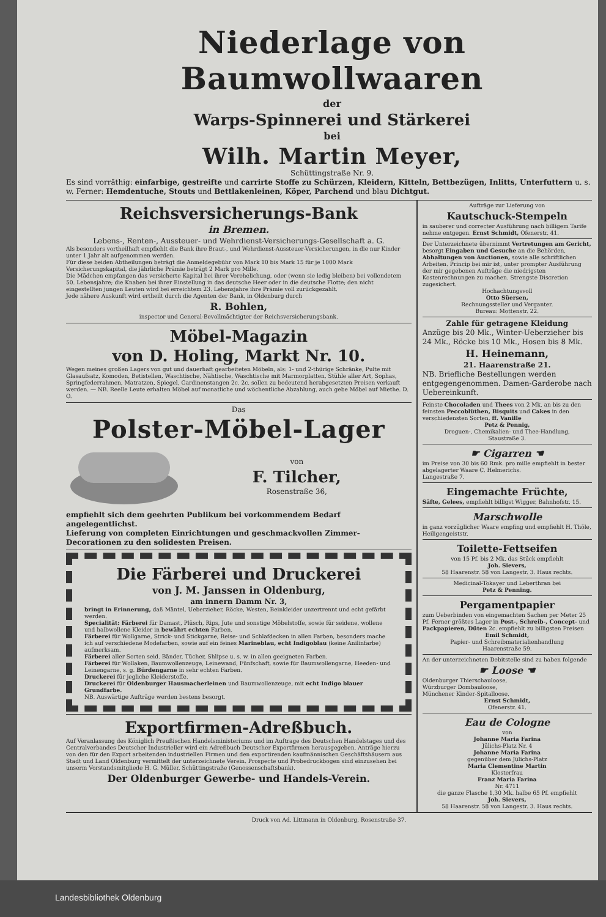Niederlage von Baumwollwaaren
der
Warps-Spinnerei und Stärkerei
bei
Wilh. Martin Meyer,
Schüttingstraße Nr. 9.
Es sind vorräthig: einfarbige, gestreifte und carrirte Stoffe zu Schürzen, Kleidern, Kitteln, Bettbezügen, Inlitts, Unterfuttern u. s. w. Ferner: Hemdentuche, Stouts und Bettlakenleinen, Köper, Parchend und blau Dichtgut.
Reichsversicherungs-Bank
in Bremen.
Lebens-, Renten-, Aussteuer- und Wehrdienst-Versicherungs-Gesellschaft a. G.
Als besonders vortheilhaft empfiehlt die Bank ihre Braut-, und Wehrdienst-Aussteuer-Versicherungen, in die nur Kinder unter 1 Jahr alt aufgenommen werden.
Für diese beiden Abtheilungen beträgt die Anmeldegebühr von Mark 10 bis Mark 15 für je 1000 Mark Versicherungskapital, die jährliche Prämie beträgt 2 Mark pro Mille.
Die Mädchen empfangen das versicherte Kapital bei ihrer Verehelichung, oder (wenn sie ledig bleiben) bei vollendetem 50. Lebensjahre; die Knaben bei ihrer Einstellung in das deutsche Heer oder in die deutsche Flotte; den nicht eingestellten jungen Leuten wird bei erreichtem 23. Lebensjahre ihre Prämie voll zurückgezahlt.
Jede nähere Auskunft wird ertheilt durch die Agenten der Bank, in Oldenburg durch
R. Bohlen,
inspector und General-Bevollmächtigter der Reichsversicherungsbank.
Möbel-Magazin
von D. Holing, Markt Nr. 10.
Wegen meines großen Lagers von gut und dauerhaft gearbeiteten Möbeln, als: 1- und 2-thürige Schränke, Pulte mit Glasaufsatz, Komoden, Betistellen, Waschtische, Nähtische, Waschtische mit Marmorplatten, Stühle aller Art, Sophas, Springfederrahmen, Matratzen, Spiegel, Gardinenstangen 2c. 2c. sollen zu bedeutend herabgesetzten Preisen verkauft werden. — NB. Reelle Leute erhalten Möbel auf monatliche und wöchentliche Abzahlung, auch gebe Möbel auf Miethe. D. O.
Das
Polster-Möbel-Lager
von
F. Tilcher,
Rosenstraße 36,
empfiehlt sich dem geehrten Publikum bei vorkommendem Bedarf angelegentlichst.
Lieferung von completen Einrichtungen und geschmackvollen Zimmer-Decorationen zu den solidesten Preisen.
Die Färberei und Druckerei
von J. M. Janssen in Oldenburg,
am innern Damm Nr. 3,
bringt in Erinnerung, daß Mäntel, Ueberzieher, Röcke, Westen, Beinkleider unzertrennt und echt gefärbt werden.
Specialität: Färberei für Damast, Plüsch, Rips, Jute und sonstige Möbelstoffe, sowie für seidene, wollene und halbwollene Kleider in bewährt echten Farben.
Färberei für Wollgarne, Strick- und Stickgarne, Reise- und Schlafdecken in allen Farben, besonders mache ich auf verschiedene Modefarben, sowie auf ein feines Marineblau, echt Indigoblau (keine Anilinfarbe) aufmerksam.
Färberei aller Sorten seid. Bänder, Tücher, Shlipse u. s. w. in allen geeigneten Farben.
Färberei für Wollaken, Baumwollenzeuge, Leinewand, Fünfschaft, sowie für Baumwollengarne, Heeden- und Leinengarne, s. g. Bürdengarne in sehr echten Farben.
Druckerei für jegliche Kleiderstoffe.
Druckerei für Oldenburger Hausmacherleinen und Baumwollenzeuge, mit echt Indigo blauer Grundfarbe.
NB. Auswärtige Aufträge werden bestens besorgt.
Exportfirmen-Adreßbuch.
Auf Veranlassung des Königlich Preußischen Handelsministeriums und im Auftrage des Deutschen Handelstages und des Centralverbandes Deutscher Industrieller wird ein Adreßbuch Deutscher Exportfirmen herausgegeben. Anträge hierzu von den für den Export arbeitenden industriellen Firmen und den exportirenden kaufmännischen Geschäftshäusern aus Stadt und Land Oldenburg vermittelt der unterzeichnete Verein. Prospecte und Probedruckbogen sind einzusehen bei unserm Vorstandsmitgliede H. G. Müller, Schüttingstraße (Genossenschaftsbank).
Der Oldenburger Gewerbe- und Handels-Verein.
Aufträge zur Lieferung von
Kautschuck-Stempeln
in sauberer und correcter Ausführung nach billigem Tarife nehme entgegen. Ernst Schmidt, Ofenerstr. 41.
Der Unterzeichnete übernimmt Vertretungen am Gericht, besorgt Eingaben und Gesuche an die Behörden, Abhaltungen von Auctionen, sowie alle schriftlichen Arbeiten. Princip bei mir ist, unter prompter Ausführung der mir gegebenen Aufträge die niedrigsten Kostenrechnungen zu machen. Strengste Discretion zugesichert.
Hochachtungsvoll
Otto Süersen,
Rechnungssteller und Verganter.
Bureau: Mottenstr. 22.
Zahle für getragene Kleidung
Anzüge bis 20 Mk., Winter-Ueberzieher bis 24 Mk., Röcke bis 10 Mk., Hosen bis 8 Mk.
H. Heinemann,
21. Haarenstraße 21.
NB. Briefliche Bestellungen werden entgegengenommen. Damen-Garderobe nach Uebereinkunft.
Feinste Chocoladen und Thees von 2 Mk. an bis zu den feinsten Peccoblüthen, Bisquits und Cakes in den verschiedensten Sorten, ff. Vanille
Petz & Pennig,
Droguen-, Chemikalien- und Thee-Handlung,
Staustraße 3.
☛ Cigarren ☚
im Preise von 30 bis 60 Rmk. pro mille empfiehlt in bester abgelagerter Waare C. Helmerichs.
Langestraße 7.
Eingemachte Früchte,
Säfte, Gelees, empfiehlt billigst Wigger, Bahnhofstr. 15.
Marschwolle
in ganz vorzüglicher Waare empfing und empfiehlt H. Thöle, Heiligengeiststr.
Toilette-Fettseifen
von 15 Pf. bis 2 Mk. das Stück empfiehlt
Joh. Sievers,
58 Haarenstr. 58 von Langestr. 3. Haus rechts.
Medicinal-Tokayer und Leberthran bei
Petz & Penning.
Pergamentpapier
zum Ueberbinden von eingemachten Sachen per Meter 25 Pf. Ferner größtes Lager in Post-, Schreib-, Concept- und Packpapieren, Düten 2c. empfiehlt zu billigsten Preisen
Emil Schmidt,
Papier- und Schreibmaterialienhandlung
Haarenstraße 59.
An der unterzeichneten Debitstelle sind zu haben folgende
☛ Loose ☚
Oldenburger Thierschauloose,
Würzburger Dombauloose,
Münchener Kinder-Spitalloose.
Ernst Schmidt,
Ofenerstr. 41.
Eau de Cologne
von
Johanne Maria Farina
Jülichs-Platz Nr. 4
Johanne Maria Farina
gegenüber dem Jülichs-Platz
Maria Clementine Martin
Klosterfrau
Franz Maria Farina
Nr. 4711
die ganze Flasche 1,30 Mk. halbe 65 Pf. empfiehlt
Joh. Sievers,
58 Haarenstr. 58 von Langestr. 3. Haus rechts.
Druck von Ad. Littmann in Oldenburg, Rosenstraße 37.
Landesbibliothek Oldenburg